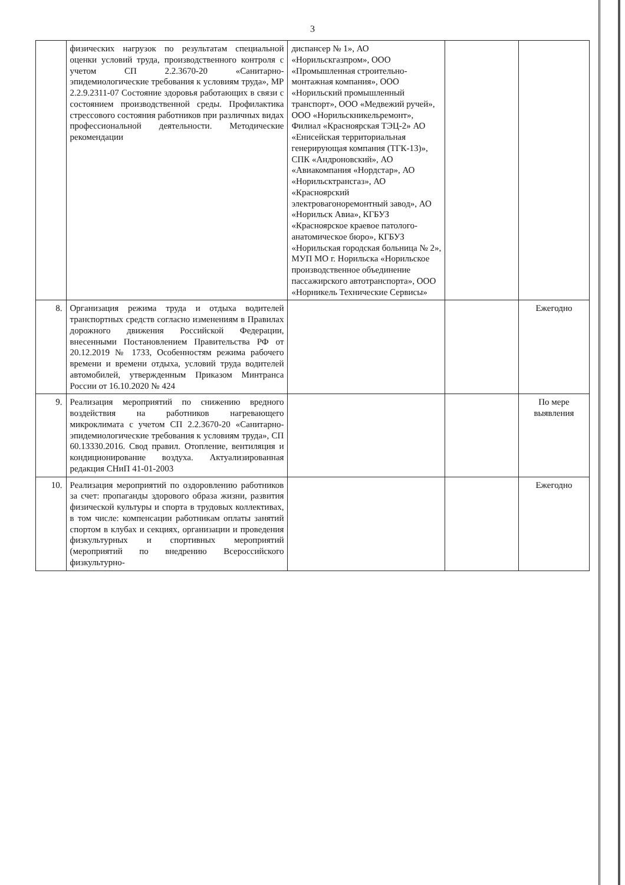3
| | физических нагрузок по результатам специальной оценки условий труда, производственного контроля с учетом СП 2.2.3670-20 «Санитарно-эпидемиологические требования к условиям труда», МР 2.2.9.2311-07 Состояние здоровья работающих в связи с состоянием производственной среды. Профилактика стрессового состояния работников при различных видах профессиональной деятельности. Методические рекомендации | диспансер № 1», АО «Норильскгазпром», ООО «Промышленная строительно-монтажная компания», ООО «Норильский промышленный транспорт», ООО «Медвежий ручей», ООО «Норильскникельремонт», Филиал «Красноярская ТЭЦ-2» АО «Енисейская территориальная генерирующая компания (ТГК-13)», СПК «Андроновский», АО «Авиакомпания «Нордстар», АО «Норильсктрансгаз», АО «Красноярский электровагоноремонтный завод», АО «Норильск Авиа», КГБУЗ «Красноярское краевое патолого-анатомическое бюро», КГБУЗ «Норильская городская больница № 2», МУП МО г. Норильска «Норильское производственное объединение пассажирского автотранспорта», ООО «Норникель Технические Сервисы» | | |
| 8. | Организация режима труда и отдыха водителей транспортных средств согласно изменениям в Правилах дорожного движения Российской Федерации, внесенными Постановлением Правительства РФ от 20.12.2019 № 1733, Особенностям режима рабочего времени и времени отдыха, условий труда водителей автомобилей, утвержденным Приказом Минтранса России от 16.10.2020 № 424 | | | Ежегодно |
| 9. | Реализация мероприятий по снижению вредного воздействия на работников нагревающего микроклимата с учетом СП 2.2.3670-20 «Санитарно-эпидемиологические требования к условиям труда», СП 60.13330.2016. Свод правил. Отопление, вентиляция и кондиционирование воздуха. Актуализированная редакция СНиП 41-01-2003 | | | По мере выявления |
| 10. | Реализация мероприятий по оздоровлению работников за счет: пропаганды здорового образа жизни, развития физической культуры и спорта в трудовых коллективах, в том числе: компенсации работникам оплаты занятий спортом в клубах и секциях, организации и проведения физкультурных и спортивных мероприятий (мероприятий по внедрению Всероссийского физкультурно- | | | Ежегодно |